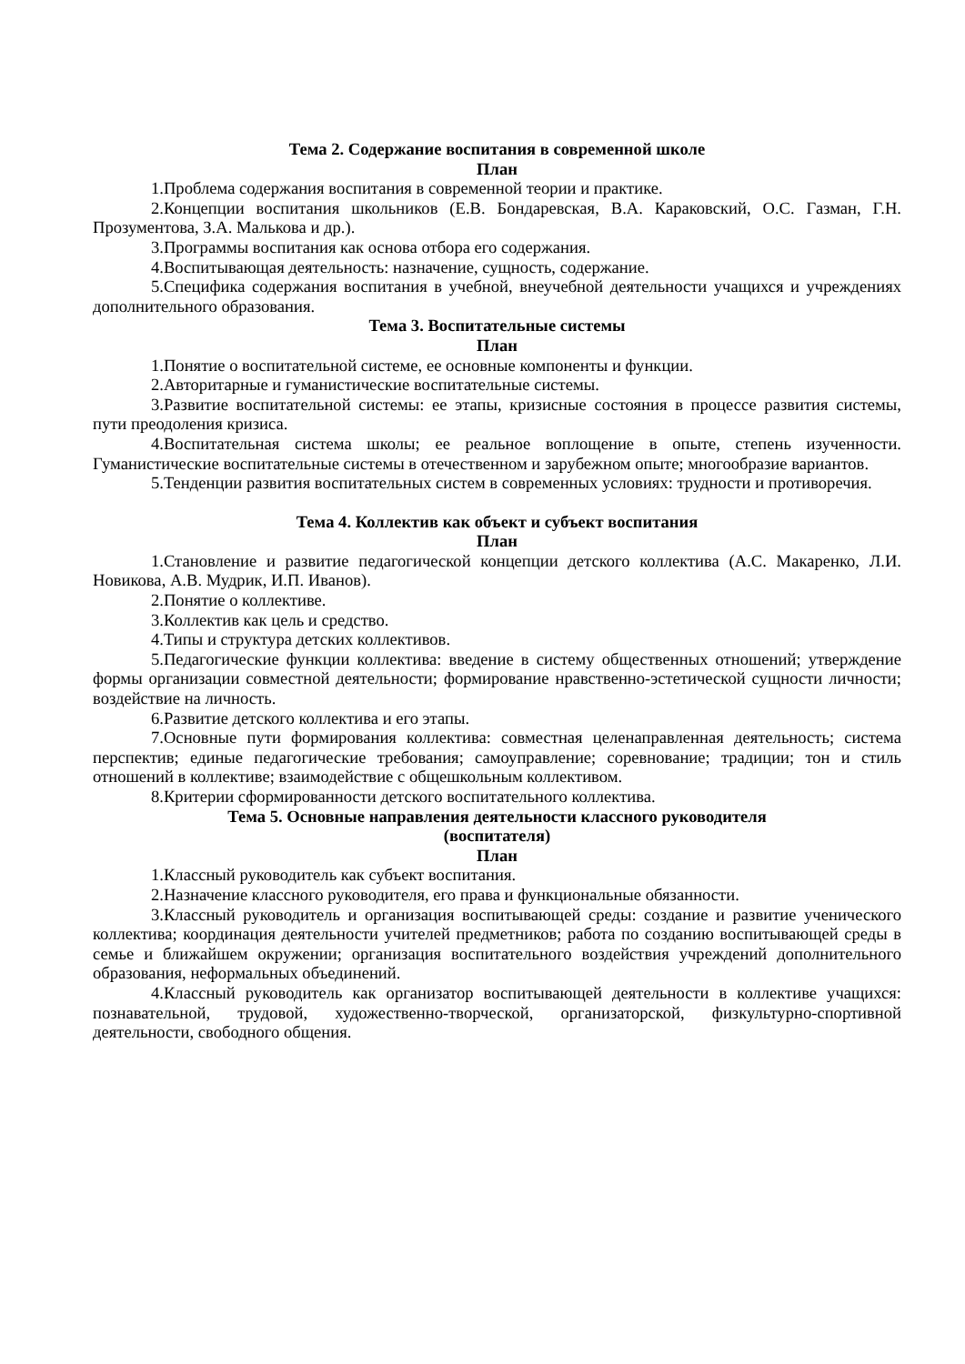Тема 2. Содержание воспитания в современной школе
План
1.Проблема содержания воспитания в современной теории и практике.
2.Концепции воспитания школьников (Е.В. Бондаревская, В.А. Караковский, О.С. Газман, Г.Н. Прозументова, З.А. Малькова и др.).
3.Программы воспитания как основа отбора его содержания.
4.Воспитывающая деятельность: назначение, сущность, содержание.
5.Специфика содержания воспитания в учебной, внеучебной деятельности учащихся и учреждениях дополнительного образования.
Тема 3. Воспитательные системы
План
1.Понятие о воспитательной системе, ее основные компоненты и функции.
2.Авторитарные и гуманистические воспитательные системы.
3.Развитие воспитательной системы: ее этапы, кризисные состояния в процессе развития системы, пути преодоления кризиса.
4.Воспитательная система школы; ее реальное воплощение в опыте, степень изученности. Гуманистические воспитательные системы в отечественном и зарубежном опыте; многообразие вариантов.
5.Тенденции развития воспитательных систем в современных условиях: трудности и противоречия.
Тема 4. Коллектив как объект и субъект воспитания
План
1.Становление и развитие педагогической концепции детского коллектива (А.С. Макаренко, Л.И. Новикова, А.В. Мудрик, И.П. Иванов).
2.Понятие о коллективе.
3.Коллектив как цель и средство.
4.Типы и структура детских коллективов.
5.Педагогические функции коллектива: введение в систему общественных отношений; утверждение формы организации совместной деятельности; формирование нравственно-эстетической сущности личности; воздействие на личность.
6.Развитие детского коллектива и его этапы.
7.Основные пути формирования коллектива: совместная целенаправленная деятельность; система перспектив; единые педагогические требования; самоуправление; соревнование; традиции; тон и стиль отношений в коллективе; взаимодействие с общешкольным коллективом.
8.Критерии сформированности детского воспитательного коллектива.
Тема 5. Основные направления деятельности классного руководителя
(воспитателя)
План
1.Классный руководитель как субъект воспитания.
2.Назначение классного руководителя, его права и функциональные обязанности.
3.Классный руководитель и организация воспитывающей среды: создание и развитие ученического коллектива; координация деятельности учителей предметников; работа по созданию воспитывающей среды в семье и ближайшем окружении; организация воспитательного воздействия учреждений дополнительного образования, неформальных объединений.
4.Классный руководитель как организатор воспитывающей деятельности в коллективе учащихся: познавательной, трудовой, художественно-творческой, организаторской, физкультурно-спортивной деятельности, свободного общения.